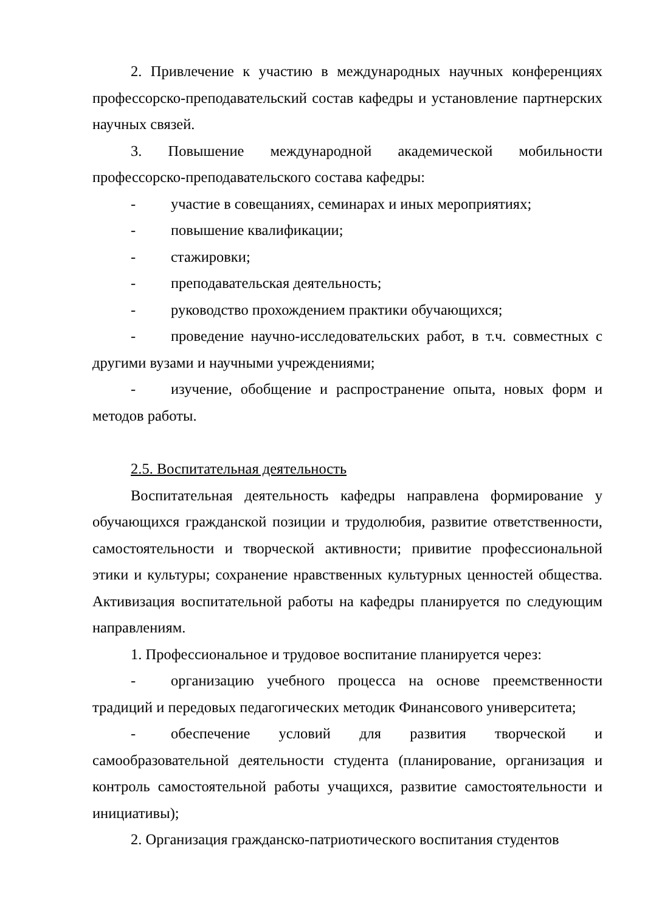2. Привлечение к участию в международных научных конференциях профессорско-преподавательский состав кафедры и установление партнерских научных связей.
3. Повышение международной академической мобильности профессорско-преподавательского состава кафедры:
- участие в совещаниях, семинарах и иных мероприятиях;
- повышение квалификации;
- стажировки;
- преподавательская деятельность;
- руководство прохождением практики обучающихся;
- проведение научно-исследовательских работ, в т.ч. совместных с другими вузами и научными учреждениями;
- изучение, обобщение и распространение опыта, новых форм и методов работы.
2.5. Воспитательная деятельность
Воспитательная деятельность кафедры направлена формирование у обучающихся гражданской позиции и трудолюбия, развитие ответственности, самостоятельности и творческой активности; привитие профессиональной этики и культуры; сохранение нравственных культурных ценностей общества. Активизация воспитательной работы на кафедры планируется по следующим направлениям.
1. Профессиональное и трудовое воспитание планируется через:
- организацию учебного процесса на основе преемственности традиций и передовых педагогических методик Финансового университета;
- обеспечение условий для развития творческой и самообразовательной деятельности студента (планирование, организация и контроль самостоятельной работы учащихся, развитие самостоятельности и инициативы);
2. Организация гражданско-патриотического воспитания студентов